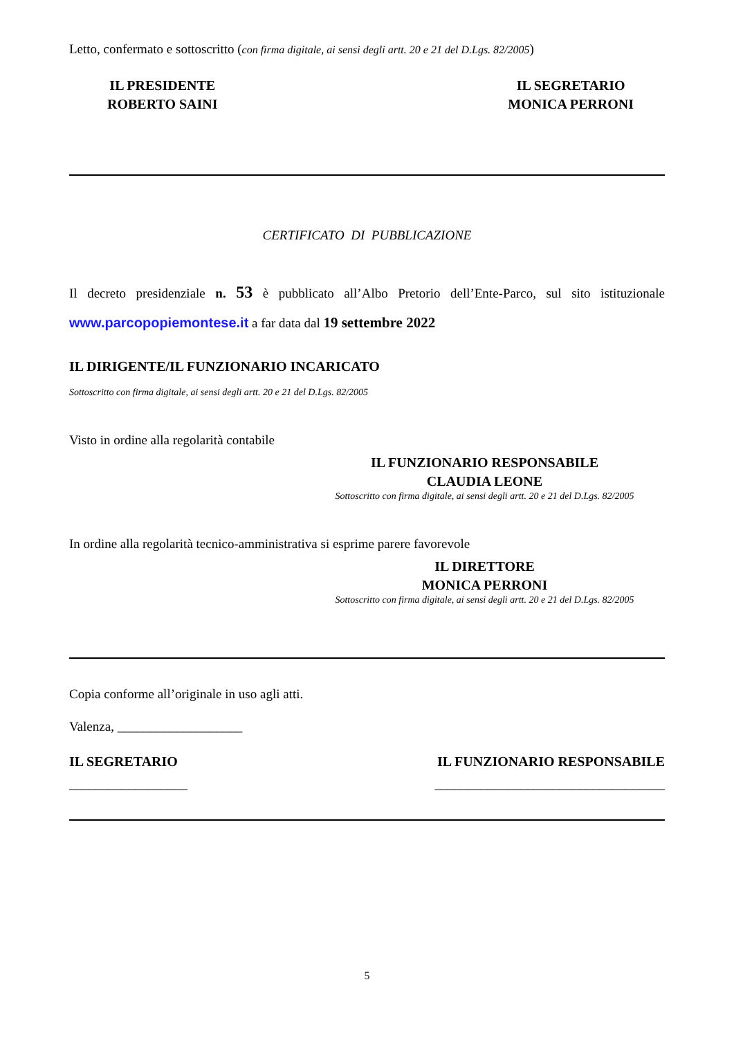Letto, confermato e sottoscritto (con firma digitale, ai sensi degli artt. 20 e 21 del D.Lgs. 82/2005)
IL PRESIDENTE
ROBERTO SAINI
IL SEGRETARIO
MONICA PERRONI
CERTIFICATO DI PUBBLICAZIONE
Il decreto presidenziale n. 53 è pubblicato all’Albo Pretorio dell’Ente-Parco, sul sito istituzionale www.parcopopiemontese.it a far data dal 19 settembre 2022
IL DIRIGENTE/IL FUNZIONARIO INCARICATO
Sottoscritto con firma digitale, ai sensi degli artt. 20 e 21 del D.Lgs. 82/2005
Visto in ordine alla regolarità contabile
IL FUNZIONARIO RESPONSABILE
CLAUDIA LEONE
Sottoscritto con firma digitale, ai sensi degli artt. 20 e 21 del D.Lgs. 82/2005
In ordine alla regolarità tecnico-amministrativa si esprime parere favorevole
IL DIRETTORE
MONICA PERRONI
Sottoscritto con firma digitale, ai sensi degli artt. 20 e 21 del D.Lgs. 82/2005
Copia conforme all’originale in uso agli atti.
Valenza, ___________________
IL SEGRETARIO IL FUNZIONARIO RESPONSABILE
__________________ ___________________________________
5